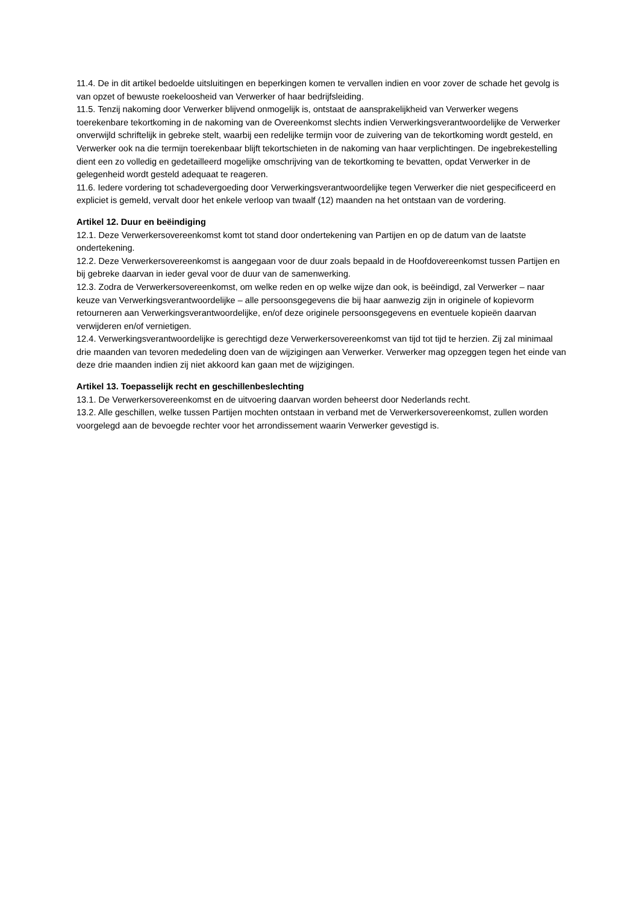11.4. De in dit artikel bedoelde uitsluitingen en beperkingen komen te vervallen indien en voor zover de schade het gevolg is van opzet of bewuste roekeloosheid van Verwerker of haar bedrijfsleiding.
11.5. Tenzij nakoming door Verwerker blijvend onmogelijk is, ontstaat de aansprakelijkheid van Verwerker wegens toerekenbare tekortkoming in de nakoming van de Overeenkomst slechts indien Verwerkingsverantwoordelijke de Verwerker onverwijld schriftelijk in gebreke stelt, waarbij een redelijke termijn voor de zuivering van de tekortkoming wordt gesteld, en Verwerker ook na die termijn toerekenbaar blijft tekortschieten in de nakoming van haar verplichtingen. De ingebrekestelling dient een zo volledig en gedetailleerd mogelijke omschrijving van de tekortkoming te bevatten, opdat Verwerker in de gelegenheid wordt gesteld adequaat te reageren.
11.6. Iedere vordering tot schadevergoeding door Verwerkingsverantwoordelijke tegen Verwerker die niet gespecificeerd en expliciet is gemeld, vervalt door het enkele verloop van twaalf (12) maanden na het ontstaan van de vordering.
Artikel 12. Duur en beëindiging
12.1. Deze Verwerkersovereenkomst komt tot stand door ondertekening van Partijen en op de datum van de laatste ondertekening.
12.2. Deze Verwerkersovereenkomst is aangegaan voor de duur zoals bepaald in de Hoofdovereenkomst tussen Partijen en bij gebreke daarvan in ieder geval voor de duur van de samenwerking.
12.3. Zodra de Verwerkersovereenkomst, om welke reden en op welke wijze dan ook, is beëindigd, zal Verwerker – naar keuze van Verwerkingsverantwoordelijke – alle persoonsgegevens die bij haar aanwezig zijn in originele of kopievorm retourneren aan Verwerkingsverantwoordelijke, en/of deze originele persoonsgegevens en eventuele kopieën daarvan verwijderen en/of vernietigen.
12.4. Verwerkingsverantwoordelijke is gerechtigd deze Verwerkersovereenkomst van tijd tot tijd te herzien. Zij zal minimaal drie maanden van tevoren mededeling doen van de wijzigingen aan Verwerker. Verwerker mag opzeggen tegen het einde van deze drie maanden indien zij niet akkoord kan gaan met de wijzigingen.
Artikel 13. Toepasselijk recht en geschillenbeslechting
13.1. De Verwerkersovereenkomst en de uitvoering daarvan worden beheerst door Nederlands recht.
13.2. Alle geschillen, welke tussen Partijen mochten ontstaan in verband met de Verwerkersovereenkomst, zullen worden voorgelegd aan de bevoegde rechter voor het arrondissement waarin Verwerker gevestigd is.